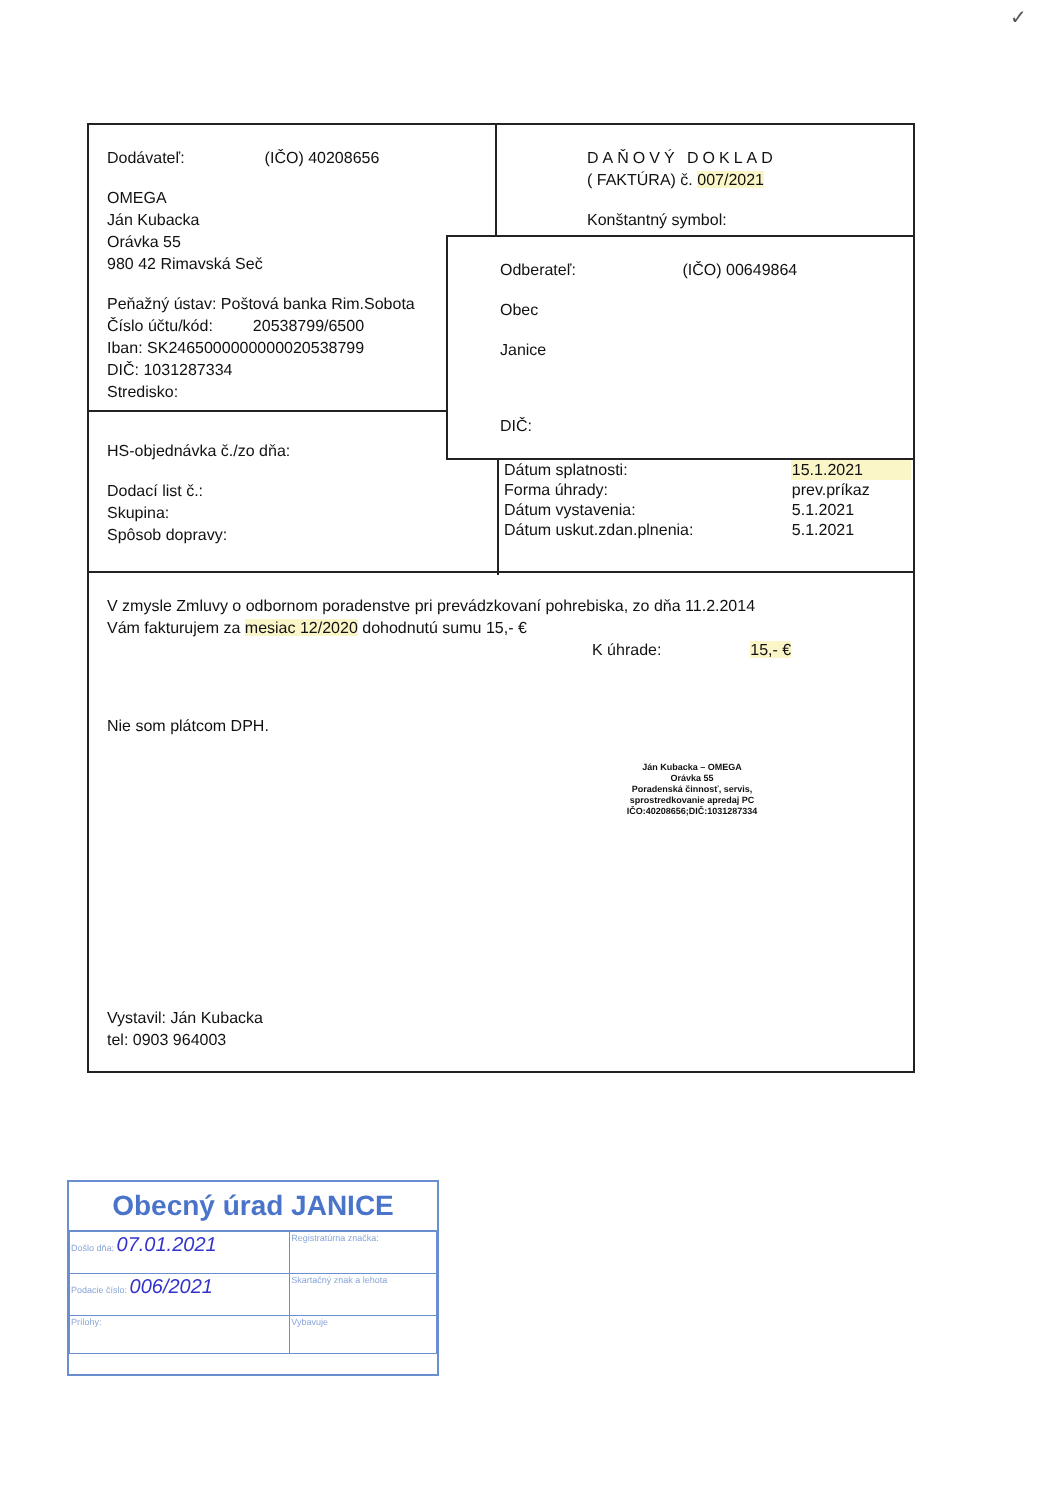✓
Dodávateľ: (IČO) 40208656
OMEGA
Ján Kubacka
Orávka 55
980 42 Rimavská Seč
Peňažný ústav: Poštová banka Rim.Sobota
Číslo účtu/kód: 20538799/6500
Iban: SK2465000000000020538799
DIČ: 1031287334
Stredisko:
DAŇOVÝ DOKLAD
( FAKTÚRA) č. 007/2021
Konštantný symbol:
Odberateľ: (IČO) 00649864
Obec
Janice
DIČ:
HS-objednávka č./zo dňa:
Dodací list č.:
Skupina:
Spôsob dopravy:
| Dátum splatnosti: | 15.1.2021 |
| Forma úhrady: | prev.príkaz |
| Dátum vystavenia: | 5.1.2021 |
| Dátum uskut.zdan.plnenia: | 5.1.2021 |
V zmysle Zmluvy o odbornom poradenstve pri prevádzkovaní pohrebiska, zo dňa 11.2.2014
Vám fakturujem za mesiac 12/2020 dohodnutú sumu 15,- €
K úhrade: 15,- €
Nie som plátcom DPH.
Ján Kubacka – OMEGA
Orávka 55
Poradenská činnosť, servis,
sprostredkovanie apredaj PC
IČO:40208656;DIČ:1031287334
Vystavil: Ján Kubacka
tel: 0903 964003
Obecný úrad JANICE
| Došlo dňa: 07.01.2021 | Registratúrna značka: |
| Podacie číslo: 006/2021 | Skartačný znak a lehota |
| Prílohy: | Vybavuje |